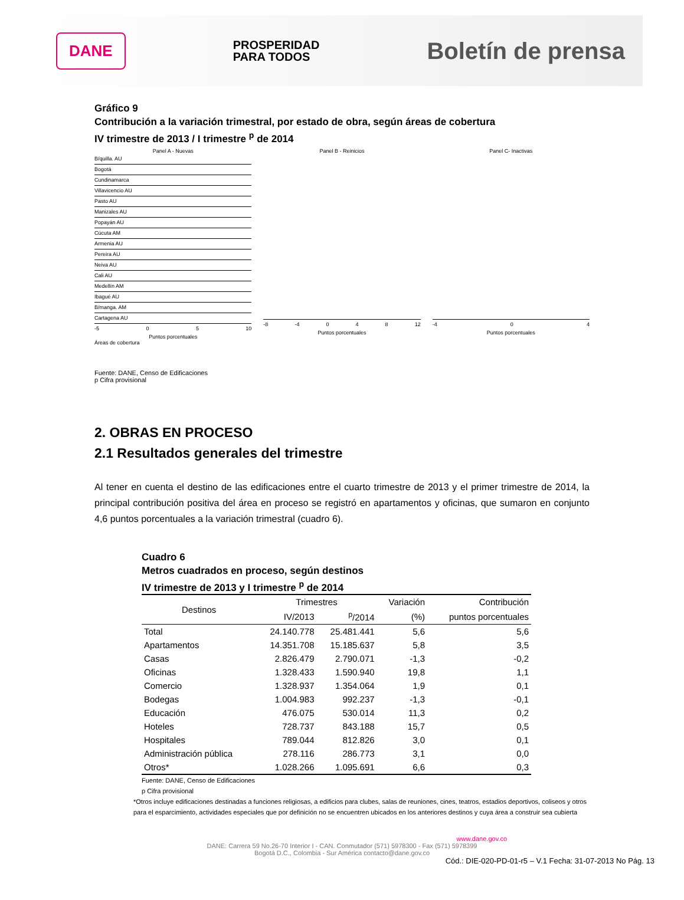DANE
PROSPERIDAD
PARA TODOS
Boletín de prensa
Gráfico 9
Contribución a la variación trimestral, por estado de obra, según áreas de cobertura
IV trimestre de 2013 / I trimestre <sup>p</sup> de 2014
Panel A - Nuevas
B/quilla. AU
Bogotá
Cundinamarca
Villavicencio AU
Pasto AU
Manizales AU
Popayán AU
Cúcuta AM
Armenia AU
Pereira AU
Neiva AU
Cali AU
Medellín AM
Ibagué AU
B/manga. AM
Cartagena AU
-5 0 5 10
Puntos porcentuales
Áreas de cobertura
Panel B - Reinicios
-8 -4 0 4 8 12
Puntos porcentuales
Panel C- Inactivas
-4 0 4
Puntos porcentuales
Fuente: DANE, Censo de Edificaciones
p Cifra provisional
2. OBRAS EN PROCESO
2.1 Resultados generales del trimestre
Al tener en cuenta el destino de las edificaciones entre el cuarto trimestre de 2013 y el primer trimestre de 2014, la principal contribución positiva del área en proceso se registró en apartamentos y oficinas, que sumaron en conjunto 4,6 puntos porcentuales a la variación trimestral (cuadro 6).
Cuadro 6
Metros cuadrados en proceso, según destinos
IV trimestre de 2013 y I trimestre <sup>p</sup> de 2014
| Destinos | Trimestres | | Variación | Contribución |
| --- | --- | --- | --- | --- |
| | IV/2013 | <sup>p</sup>/2014 | (%) | puntos porcentuales |
| Total | 24.140.778 | 25.481.441 | 5,6 | 5,6 |
| Apartamentos | 14.351.708 | 15.185.637 | 5,8 | 3,5 |
| Casas | 2.826.479 | 2.790.071 | -1,3 | -0,2 |
| Oficinas | 1.328.433 | 1.590.940 | 19,8 | 1,1 |
| Comercio | 1.328.937 | 1.354.064 | 1,9 | 0,1 |
| Bodegas | 1.004.983 | 992.237 | -1,3 | -0,1 |
| Educación | 476.075 | 530.014 | 11,3 | 0,2 |
| Hoteles | 728.737 | 843.188 | 15,7 | 0,5 |
| Hospitales | 789.044 | 812.826 | 3,0 | 0,1 |
| Administración pública | 278.116 | 286.773 | 3,1 | 0,0 |
| Otros* | 1.028.266 | 1.095.691 | 6,6 | 0,3 |
Fuente: DANE, Censo de Edificaciones
p Cifra provisional
*Otros incluye edificaciones destinadas a funciones religiosas, a edificios para clubes, salas de reuniones, cines, teatros, estadios deportivos, coliseos y otros para el esparcimiento, actividades especiales que por definición no se encuentren ubicados en los anteriores destinos y cuya área a construir sea cubierta
www.dane.gov.co
DANE: Carrera 59 No.26-70 Interior I - CAN. Conmutador (571) 5978300 - Fax (571) 5978399
Bogotá D.C., Colombia - Sur América contacto@dane.gov.co
Cód.: DIE-020-PD-01-r5 – V.1 Fecha: 31-07-2013 No Pág. 13